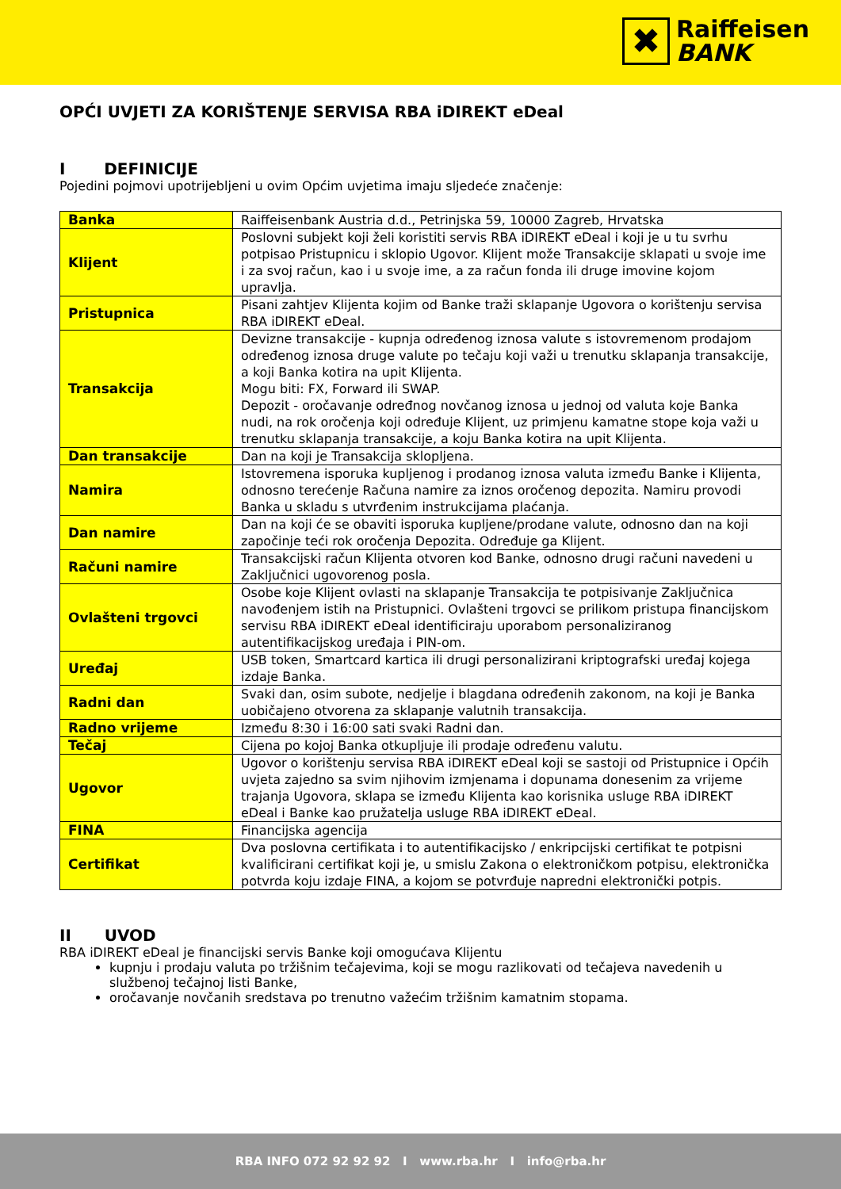✖
Raiffeisen
BANK
OPĆI UVJETI ZA KORIŠTENJE SERVISA RBA iDIREKT eDeal
I DEFINICIJE
Pojedini pojmovi upotrijebljeni u ovim Općim uvjetima imaju sljedeće značenje:
| Banka | Raiffeisenbank Austria d.d., Petrinjska 59, 10000 Zagreb, Hrvatska |
| Klijent | Poslovni subjekt koji želi koristiti servis RBA iDIREKT eDeal i koji je u tu svrhu potpisao Pristupnicu i sklopio Ugovor. Klijent može Transakcije sklapati u svoje ime i za svoj račun, kao i u svoje ime, a za račun fonda ili druge imovine kojom upravlja. |
| Pristupnica | Pisani zahtjev Klijenta kojim od Banke traži sklapanje Ugovora o korištenju servisa RBA iDIREKT eDeal. |
| Transakcija | Devizne transakcije - kupnja određenog iznosa valute s istovremenom prodajom određenog iznosa druge valute po tečaju koji važi u trenutku sklapanja transakcije, a koji Banka kotira na upit Klijenta. Mogu biti: FX, Forward ili SWAP. Depozit - oročavanje određnog novčanog iznosa u jednoj od valuta koje Banka nudi, na rok oročenja koji određuje Klijent, uz primjenu kamatne stope koja važi u trenutku sklapanja transakcije, a koju Banka kotira na upit Klijenta. |
| Dan transakcije | Dan na koji je Transakcija sklopljena. |
| Namira | Istovremena isporuka kupljenog i prodanog iznosa valuta između Banke i Klijenta, odnosno terećenje Računa namire za iznos oročenog depozita. Namiru provodi Banka u skladu s utvrđenim instrukcijama plaćanja. |
| Dan namire | Dan na koji će se obaviti isporuka kupljene/prodane valute, odnosno dan na koji započinje teći rok oročenja Depozita. Određuje ga Klijent. |
| Računi namire | Transakcijski račun Klijenta otvoren kod Banke, odnosno drugi računi navedeni u Zaključnici ugovorenog posla. |
| Ovlašteni trgovci | Osobe koje Klijent ovlasti na sklapanje Transakcija te potpisivanje Zaključnica navođenjem istih na Pristupnici. Ovlašteni trgovci se prilikom pristupa financijskom servisu RBA iDIREKT eDeal identificiraju uporabom personaliziranog autentifikacijskog uređaja i PIN-om. |
| Uređaj | USB token, Smartcard kartica ili drugi personalizirani kriptografski uređaj kojega izdaje Banka. |
| Radni dan | Svaki dan, osim subote, nedjelje i blagdana određenih zakonom, na koji je Banka uobičajeno otvorena za sklapanje valutnih transakcija. |
| Radno vrijeme | Između 8:30 i 16:00 sati svaki Radni dan. |
| Tečaj | Cijena po kojoj Banka otkupljuje ili prodaje određenu valutu. |
| Ugovor | Ugovor o korištenju servisa RBA iDIREKT eDeal koji se sastoji od Pristupnice i Općih uvjeta zajedno sa svim njihovim izmjenama i dopunama donesenim za vrijeme trajanja Ugovora, sklapa se između Klijenta kao korisnika usluge RBA iDIREKT eDeal i Banke kao pružatelja usluge RBA iDIREKT eDeal. |
| FINA | Financijska agencija |
| Certifikat | Dva poslovna certifikata i to autentifikacijsko / enkripcijski certifikat te potpisni kvalificirani certifikat koji je, u smislu Zakona o elektroničkom potpisu, elektronička potvrda koju izdaje FINA, a kojom se potvrđuje napredni elektronički potpis. |
II UVOD
RBA iDIREKT eDeal je financijski servis Banke koji omogućava Klijentu
kupnju i prodaju valuta po tržišnim tečajevima, koji se mogu razlikovati od tečajeva navedenih u službenoj tečajnoj listi Banke,
oročavanje novčanih sredstava po trenutno važećim tržišnim kamatnim stopama.
RBA INFO 072 92 92 92 I www.rba.hr I info@rba.hr